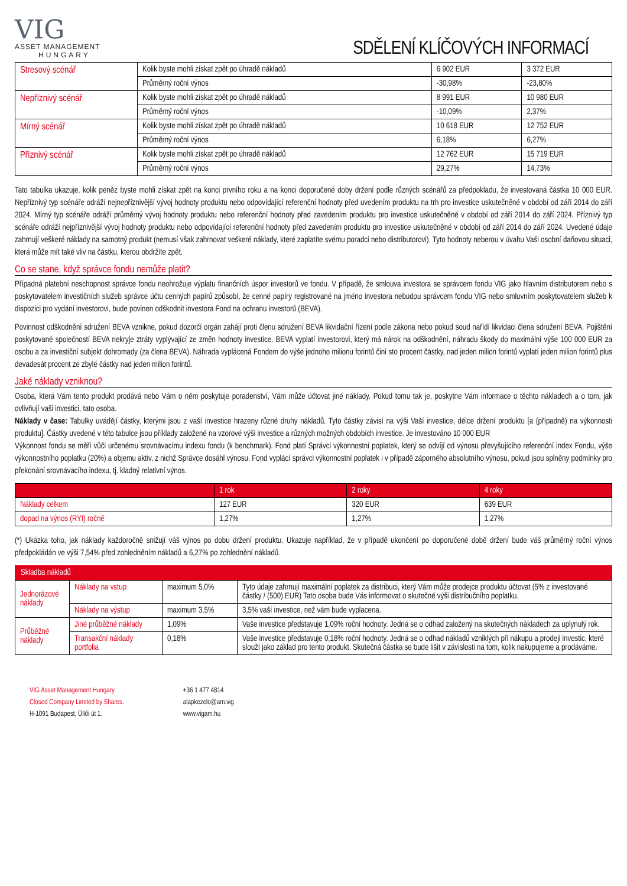VIG
ASSET MANAGEMENT
HUNGARY
SDĚLENÍ KLÍČOVÝCH INFORMACÍ
| Stresový scénář | Kolik byste mohli získat zpět po úhradě nákladů | 6 902 EUR | 3 372 EUR |
| | Průměrný roční výnos | -30,98% | -23,80% |
| Nepříznivý scénář | Kolik byste mohli získat zpět po úhradě nákladů | 8 991 EUR | 10 980 EUR |
| | Průměrný roční výnos | -10,09% | 2,37% |
| Mírný scénář | Kolik byste mohli získat zpět po úhradě nákladů | 10 618 EUR | 12 752 EUR |
| | Průměrný roční výnos | 6,18% | 6,27% |
| Příznivý scénář | Kolik byste mohli získat zpět po úhradě nákladů | 12 762 EUR | 15 719 EUR |
| | Průměrný roční výnos | 29,27% | 14,73% |
Tato tabulka ukazuje, kolik peněz byste mohli získat zpět na konci prvního roku a na konci doporučené doby držení podle různých scénářů za předpokladu, že investovaná částka 10 000 EUR. Nepříznivý typ scénáře odráží nejnepříznivější vývoj hodnoty produktu nebo odpovídající referenční hodnoty před uvedením produktu na trh pro investice uskutečněné v období od září 2014 do září 2024. Mírný typ scénáře odráží průměrný vývoj hodnoty produktu nebo referenční hodnoty před zavedením produktu pro investice uskutečněné v období od září 2014 do září 2024. Příznivý typ scénáře odráží nejpříznivější vývoj hodnoty produktu nebo odpovídající referenční hodnoty před zavedením produktu pro investice uskutečněné v období od září 2014 do září 2024. Uvedené údaje zahrnují veškeré náklady na samotný produkt (nemusí však zahrnovat veškeré náklady, které zaplatíte svému poradci nebo distributorovi). Tyto hodnoty neberou v úvahu Vaši osobní daňovou situaci, která může mít také vliv na částku, kterou obdržíte zpět.
Co se stane, když správce fondu nemůže platit?
Případná platební neschopnost správce fondu neohrožuje výplatu finančních úspor investorů ve fondu. V případě, že smlouva investora se správcem fondu VIG jako hlavním distributorem nebo s poskytovatelem investičních služeb správce účtu cenných papírů způsobí, že cenné papíry registrované na jméno investora nebudou správcem fondu VIG nebo smluvním poskytovatelem služeb k dispozici pro vydání investorovi, bude povinen odškodnit investora Fond na ochranu investorů (BEVA).
Povinnost odškodnění sdružení BEVA vznikne, pokud dozorčí orgán zahájí proti členu sdružení BEVA likvidační řízení podle zákona nebo pokud soud nařídí likvidaci člena sdružení BEVA. Pojištění poskytované společností BEVA nekryje ztráty vyplývající ze změn hodnoty investice. BEVA vyplatí investorovi, který má nárok na odškodnění, náhradu škody do maximální výše 100 000 EUR za osobu a za investiční subjekt dohromady (za člena BEVA). Náhrada vyplácená Fondem do výše jednoho milionu forintů činí sto procent částky, nad jeden milion forintů vyplatí jeden milion forintů plus devadesát procent ze zbylé částky nad jeden milion forintů.
Jaké náklady vzniknou?
Osoba, která Vám tento produkt prodává nebo Vám o něm poskytuje poradenství, Vám může účtovat jiné náklady. Pokud tomu tak je, poskytne Vám informace o těchto nákladech a o tom, jak ovlivňují vaši investici, tato osoba.
Náklady v čase: Tabulky uvádějí částky, kterými jsou z vaší investice hrazeny různé druhy nákladů. Tyto částky závisí na výši Vaší investice, délce držení produktu [a (případně) na výkonnosti produktu]. Částky uvedené v této tabulce jsou příklady založené na vzorové výši investice a různých možných obdobích investice. Je investováno 10 000 EUR
Výkonnost fondu se měří vůči určenému srovnávacímu indexu fondu (k benchmark). Fond platí Správci výkonnostní poplatek, který se odvíjí od výnosu převyšujícího referenční index Fondu, výše výkonnostního poplatku (20%) a objemu aktiv, z nichž Správce dosáhl výnosu. Fond vyplácí správci výkonnostní poplatek i v případě záporného absolutního výnosu, pokud jsou splněny podmínky pro překonání srovnávacího indexu, tj. kladný relativní výnos.
| | 1 rok | 2 roky | 4 roky |
| --- | --- | --- | --- |
| Náklady celkem | 127 EUR | 320 EUR | 639 EUR |
| dopad na výnos (RYI) ročně | 1,27% | 1,27% | 1,27% |
(*) Ukázka toho, jak náklady každoročně snižují váš výnos po dobu držení produktu. Ukazuje například, že v případě ukončení po doporučené době držení bude váš průměrný roční výnos předpokládán ve výši 7,54% před zohledněním nákladů a 6,27% po zohlednění nákladů.
Skladba nákladů
| Jednorázové náklady | Náklady na vstup | maximum 5,0% | Tyto údaje zahrnují maximální poplatek za distribuci, který Vám může prodejce produktu účtovat (5% z investované částky / (500) EUR) Tato osoba bude Vás informovat o skutečné výši distribučního poplatku. |
| | Náklady na výstup | maximum 3,5% | 3,5% vaší investice, než vám bude vyplacena. |
| Průběžné náklady | Jiné průběžné náklady | 1,09% | Vaše investice představuje 1,09% roční hodnoty. Jedná se o odhad založený na skutečných nákladech za uplynulý rok. |
| | Transakční náklady portfolia | 0,18% | Vaše investice představuje 0,18% roční hodnoty. Jedná se o odhad nákladů vzniklých při nákupu a prodeji investic, které slouží jako základ pro tento produkt. Skutečná částka se bude lišit v závislosti na tom, kolik nakupujeme a prodáváme. |
VIG Asset Management Hungary
Closed Company Limited by Shares.
H-1091 Budapest, Üllői út 1.
+36 1 477 4814
alapkezelo@am.vig
www.vigam.hu